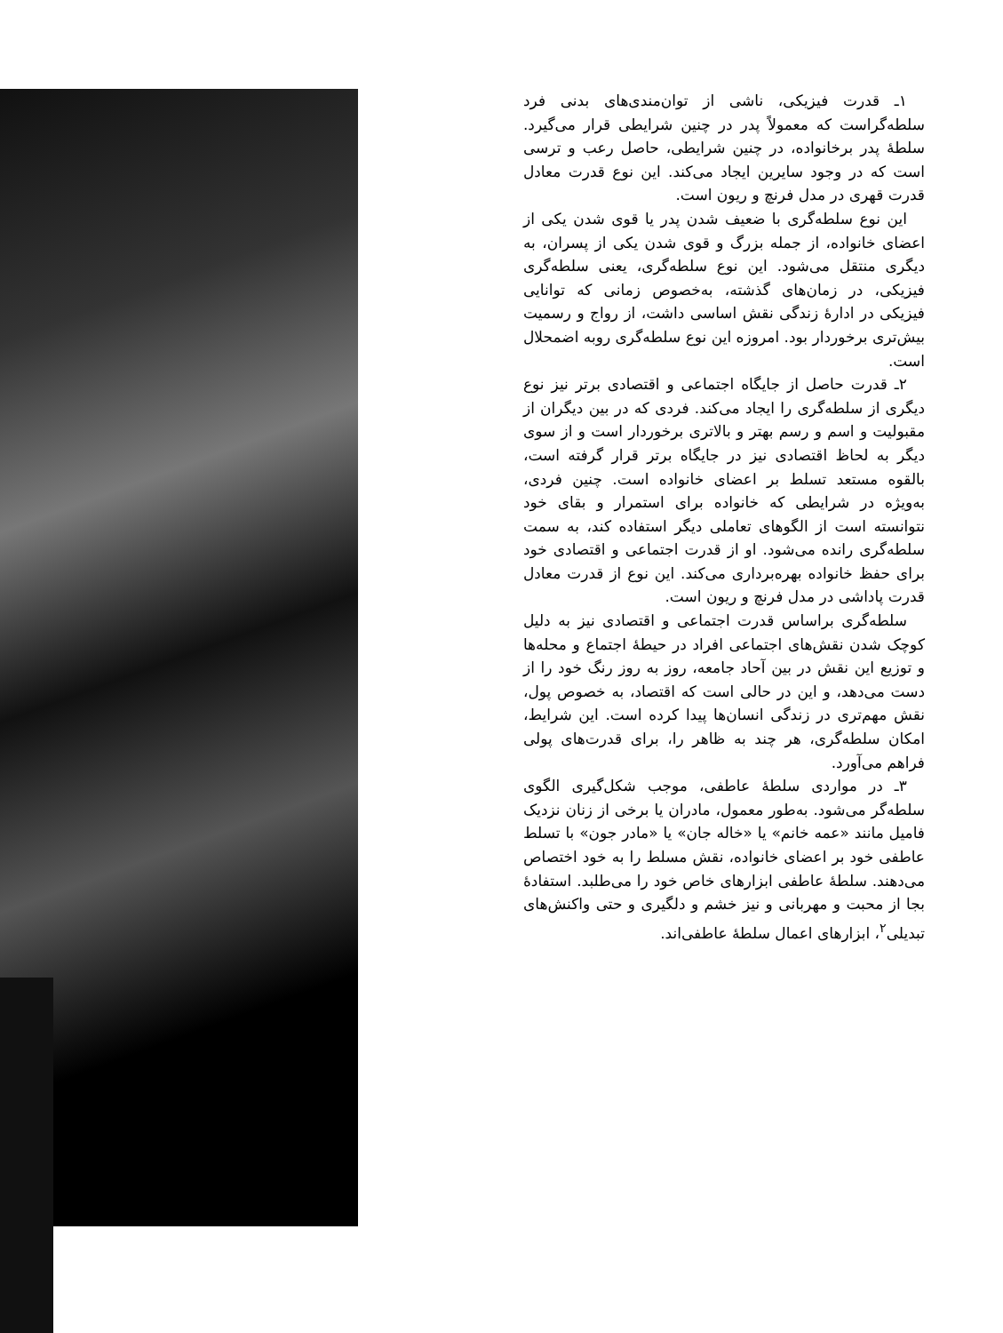۱ـ قدرت فیزیکی، ناشی از توان‌مندی‌های بدنی فرد سلطه‌گراست که معمولاً پدر در چنین شرایطی قرار می‌گیرد. سلطهٔ پدر برخانواده، در چنین شرایطی، حاصل رعب و ترسی است که در وجود سایرین ایجاد می‌کند. این نوع قدرت معادل قدرت قهری در مدل فرنچ و ریون است.
این نوع سلطه‌گری با ضعیف شدن پدر یا قوی شدن یکی از اعضای خانواده، از جمله بزرگ و قوی شدن یکی از پسران، به دیگری منتقل می‌شود. این نوع سلطه‌گری، یعنی سلطه‌گری فیزیکی، در زمان‌های گذشته، به‌خصوص زمانی که توانایی فیزیکی در ادارهٔ زندگی نقش اساسی داشت، از رواج و رسمیت بیش‌تری برخوردار بود. امروزه این نوع سلطه‌گری روبه اضمحلال است.
۲ـ قدرت حاصل از جایگاه اجتماعی و اقتصادی برتر نیز نوع دیگری از سلطه‌گری را ایجاد می‌کند. فردی که در بین دیگران از مقبولیت و اسم و رسم بهتر و بالاتری برخوردار است و از سوی دیگر به لحاظ اقتصادی نیز در جایگاه برتر قرار گرفته است، بالقوه مستعد تسلط بر اعضای خانواده است. چنین فردی، به‌ویژه در شرایطی که خانواده برای استمرار و بقای خود نتوانسته است از الگوهای تعاملی دیگر استفاده کند، به سمت سلطه‌گری رانده می‌شود. او از قدرت اجتماعی و اقتصادی خود برای حفظ خانواده بهره‌برداری می‌کند. این نوع از قدرت معادل قدرت پاداشی در مدل فرنچ و ریون است.
سلطه‌گری براساس قدرت اجتماعی و اقتصادی نیز به دلیل کوچک شدن نقش‌های اجتماعی افراد در حیطهٔ اجتماع و محله‌ها و توزیع این نقش در بین آحاد جامعه، روز به روز رنگ خود را از دست می‌دهد، و این در حالی است که اقتصاد، به خصوص پول، نقش مهم‌تری در زندگی انسان‌ها پیدا کرده است. این شرایط، امکان سلطه‌گری، هر چند به ظاهر را، برای قدرت‌های پولی فراهم می‌آورد.
۳ـ در مواردی سلطهٔ عاطفی، موجب شکل‌گیری الگوی سلطه‌گر می‌شود. به‌طور معمول، مادران یا برخی از زنان نزدیک فامیل مانند «عمه خانم» یا «خاله جان» یا «مادر جون» با تسلط عاطفی خود بر اعضای خانواده، نقش مسلط را به خود اختصاص می‌دهند. سلطهٔ عاطفی ابزارهای خاص خود را می‌طلبد. استفادهٔ بجا از محبت و مهربانی و نیز خشم و دلگیری و حتی واکنش‌های تبدیلی<sup>۲</sup>، ابزارهای اعمال سلطهٔ عاطفی‌اند.